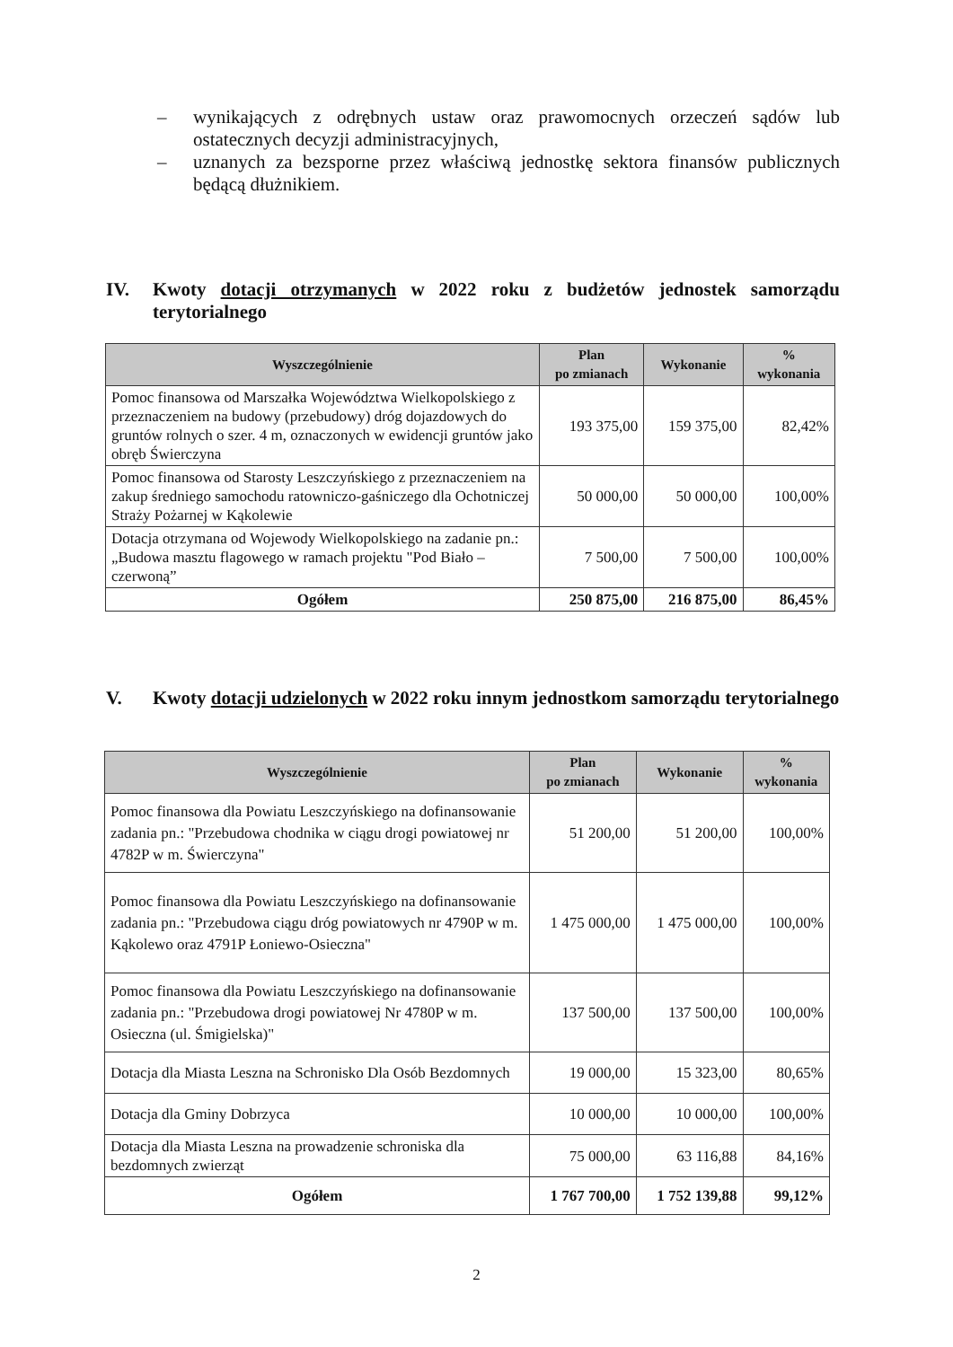– wynikających z odrębnych ustaw oraz prawomocnych orzeczeń sądów lub ostatecznych decyzji administracyjnych,
– uznanych za bezsporne przez właściwą jednostkę sektora finansów publicznych będącą dłużnikiem.
IV. Kwoty dotacji otrzymanych w 2022 roku z budżetów jednostek samorządu terytorialnego
| Wyszczególnienie | Plan po zmianach | Wykonanie | % wykonania |
| --- | --- | --- | --- |
| Pomoc finansowa od Marszałka Województwa Wielkopolskiego z przeznaczeniem na budowy (przebudowy) dróg dojazdowych do gruntów rolnych o szer. 4 m, oznaczonych w ewidencji gruntów jako obręb Świerczyna | 193 375,00 | 159 375,00 | 82,42% |
| Pomoc finansowa od Starosty Leszczyńskiego z przeznaczeniem na zakup średniego samochodu ratowniczo-gaśniczego dla Ochotniczej Straży Pożarnej w Kąkolewie | 50 000,00 | 50 000,00 | 100,00% |
| Dotacja otrzymana od Wojewody Wielkopolskiego na zadanie pn.: „Budowa masztu flagowego w ramach projektu "Pod Biało – czerwoną” | 7 500,00 | 7 500,00 | 100,00% |
| Ogółem | 250 875,00 | 216 875,00 | 86,45% |
V. Kwoty dotacji udzielonych w 2022 roku innym jednostkom samorządu terytorialnego
| Wyszczególnienie | Plan po zmianach | Wykonanie | % wykonania |
| --- | --- | --- | --- |
| Pomoc finansowa dla Powiatu Leszczyńskiego na dofinansowanie zadania pn.: "Przebudowa chodnika w ciągu drogi powiatowej nr 4782P w m. Świerczyna" | 51 200,00 | 51 200,00 | 100,00% |
| Pomoc finansowa dla Powiatu Leszczyńskiego na dofinansowanie zadania pn.: "Przebudowa ciągu dróg powiatowych nr 4790P w m. Kąkolewo oraz 4791P Łoniewo-Osieczna" | 1 475 000,00 | 1 475 000,00 | 100,00% |
| Pomoc finansowa dla Powiatu Leszczyńskiego na dofinansowanie zadania pn.: "Przebudowa drogi powiatowej Nr 4780P w m. Osieczna (ul. Śmigielska)" | 137 500,00 | 137 500,00 | 100,00% |
| Dotacja dla Miasta Leszna na Schronisko Dla Osób Bezdomnych | 19 000,00 | 15 323,00 | 80,65% |
| Dotacja dla Gminy Dobrzyca | 10 000,00 | 10 000,00 | 100,00% |
| Dotacja dla Miasta Leszna na prowadzenie schroniska dla bezdomnych zwierząt | 75 000,00 | 63 116,88 | 84,16% |
| Ogółem | 1 767 700,00 | 1 752 139,88 | 99,12% |
2